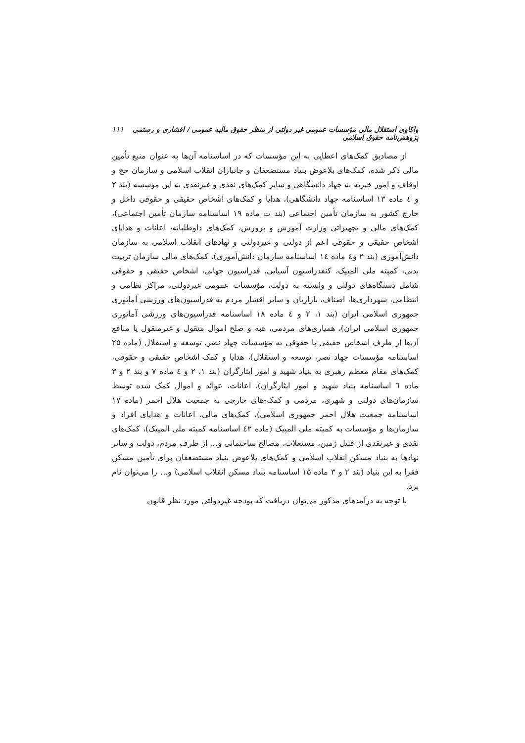واکاوی استقلال مالی مؤسسات عمومی غیر دولتی از منظر حقوق مالیه عمومی / افشاری و رستمی پژوهش‌نامه حقوق اسلامی ۱۱۱
از مصادیق کمک‌های اعطایی به این مؤسسات که در اساسنامه آن‌ها به عنوان منبع تأمین مالی ذکر شده، کمک‌های بلاعوض بنیاد مستضعفان و جانبازان انقلاب اسلامی و سازمان حج و اوقاف و امور خیریه به جهاد دانشگاهی و سایر کمک‌های نقدی و غیرنقدی به این مؤسسه (بند ۲ و ٤ ماده ۱۳ اساسنامه جهاد دانشگاهی)، هدایا و کمک‌های اشخاص حقیقی و حقوقی داخل و خارج کشور به سازمان تأمین اجتماعی (بند ت ماده ۱۹ اساسنامه سازمان تأمین اجتماعی)، کمک‌های مالی و تجهیزاتی وزارت آموزش و پرورش، کمک‌های داوطلبانه، اعانات و هدایای اشخاص حقیقی و حقوقی اعم از دولتی و غیردولتی و نهادهای انقلاب اسلامی به سازمان دانش‌آموزی (بند ۲ و٤ ماده ۱٤ اساسنامه سازمان دانش‌آموزی)، کمک‌های مالی سازمان تربیت بدنی، کمیته ملی المپیک، کنفدراسیون آسیایی، فدراسیون جهانی، اشخاص حقیقی و حقوقی شامل دستگاه‌های دولتی و وابسته به دولت، مؤسسات عمومی غیردولتی، مراکز نظامی و انتظامی، شهرداری‌ها، اصناف، بازاریان و سایر اقشار مردم به فدراسیون‌های ورزشی آماتوری جمهوری اسلامی ایران (بند ۱، ۲ و ٤ ماده ۱۸ اساسنامه فدراسیون‌های ورزشی آماتوری جمهوری اسلامی ایران)، همیاری‌های مردمی، هبه و صلح اموال منقول و غیرمنقول یا منافع آن‌ها از طرف اشخاص حقیقی یا حقوقی به مؤسسات جهاد نصر، توسعه و استقلال (ماده ۲۵ اساسنامه مؤسسات جهاد نصر، توسعه و استقلال)، هدایا و کمک اشخاص حقیقی و حقوقی، کمک‌های مقام معظم رهبری به بنیاد شهید و امور ایثارگران (بند ۱، ۲ و ٤ ماده ۷ و بند ۲ و ۳ ماده ٦ اساسنامه بنیاد شهید و امور ایثارگران)، اعانات، عوائد و اموال کمک شده توسط سازمان‌های دولتی و شهری، مردمی و کمک-های خارجی به جمعیت هلال احمر (ماده ۱۷ اساسنامه جمعیت هلال احمر جمهوری اسلامی)، کمک‌های مالی، اعانات و هدایای افراد و سازمان‌ها و مؤسسات به کمیته ملی المپیک (ماده ٤۲ اساسنامه کمیته ملی المپیک)، کمک‌های نقدی و غیرنقدی از قبیل زمین، مستغلات، مصالح ساختمانی و... از طرف مردم، دولت و سایر نهادها به بنیاد مسکن انقلاب اسلامی و کمک‌های بلاعوض بنیاد مستضعفان برای تأمین مسکن فقرا به این بنیاد (بند ۲ و ۳ ماده ۱۵ اساسنامه بنیاد مسکن انقلاب اسلامی) و... را می‌توان نام برد.
با توجه به درآمدهای مذکور می‌توان دریافت که بودجه غیردولتی مورد نظر قانون